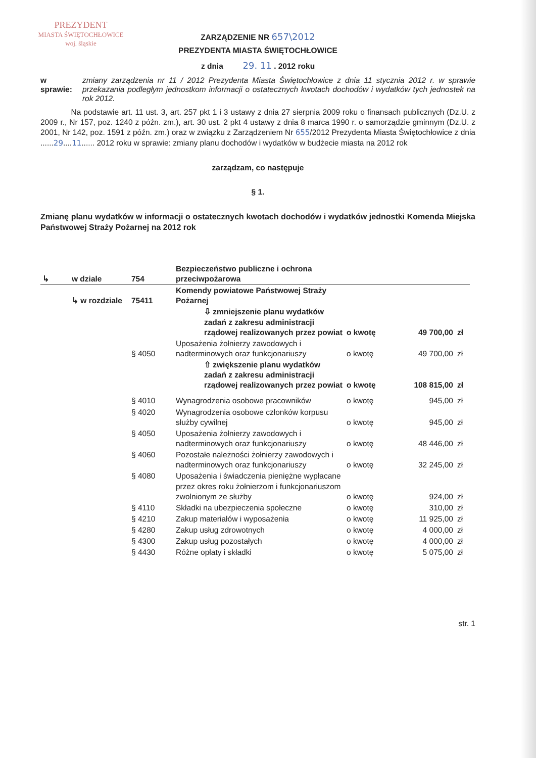PREZYDENT
MIASTA ŚWIĘTOCHŁOWICE
woj. śląskie
ZARZĄDZENIE NR 657\2012
PREZYDENTA MIASTA ŚWIĘTOCHŁOWICE
z dnia 29. 11 . 2012 roku
w sprawie: zmiany zarządzenia nr 11 / 2012 Prezydenta Miasta Świętochłowice z dnia 11 stycznia 2012 r. w sprawie przekazania podległym jednostkom informacji o ostatecznych kwotach dochodów i wydatków tych jednostek na rok 2012.
Na podstawie art. 11 ust. 3, art. 257 pkt 1 i 3 ustawy z dnia 27 sierpnia 2009 roku o finansach publicznych (Dz.U. z 2009 r., Nr 157, poz. 1240 z późn. zm.), art. 30 ust. 2 pkt 4 ustawy z dnia 8 marca 1990 r. o samorządzie gminnym (Dz.U. z 2001, Nr 142, poz. 1591 z późn. zm.) oraz w związku z Zarządzeniem Nr 655/2012 Prezydenta Miasta Świętochłowice z dnia ......29....11...... 2012 roku w sprawie: zmiany planu dochodów i wydatków w budżecie miasta na 2012 rok
zarządzam, co następuje
§ 1.
Zmianę planu wydatków w informacji o ostatecznych kwotach dochodów i wydatków jednostki Komenda Miejska Państwowej Straży Pożarnej na 2012 rok
| ↳ | w dziale | 754 | Bezpieczeństwo publiczne i ochrona przeciwpożarowa | | | |
| | ↳ w rozdziale | 75411 | Komendy powiatowe Państwowej Straży Pożarnej | | | |
| | | | ⇩ zmniejszenie planu wydatków zadań z zakresu administracji rządowej realizowanych przez powiat | o kwotę | 49 700,00 | zł |
| | | § 4050 | Uposażenia żołnierzy zawodowych i nadterminowych oraz funkcjonariuszy | o kwotę | 49 700,00 | zł |
| | | | ⇧ zwiększenie planu wydatków zadań z zakresu administracji rządowej realizowanych przez powiat | o kwotę | 108 815,00 | zł |
| | | § 4010 | Wynagrodzenia osobowe pracowników | o kwotę | 945,00 | zł |
| | | § 4020 | Wynagrodzenia osobowe członków korpusu służby cywilnej | o kwotę | 945,00 | zł |
| | | § 4050 | Uposażenia żołnierzy zawodowych i nadterminowych oraz funkcjonariuszy | o kwotę | 48 446,00 | zł |
| | | § 4060 | Pozostałe należności żołnierzy zawodowych i nadterminowych oraz funkcjonariuszy | o kwotę | 32 245,00 | zł |
| | | § 4080 | Uposażenia i świadczenia pieniężne wypłacane przez okres roku żołnierzom i funkcjonariuszom zwolnionym ze służby | o kwotę | 924,00 | zł |
| | | § 4110 | Składki na ubezpieczenia społeczne | o kwotę | 310,00 | zł |
| | | § 4210 | Zakup materiałów i wyposażenia | o kwotę | 11 925,00 | zł |
| | | § 4280 | Zakup usług zdrowotnych | o kwotę | 4 000,00 | zł |
| | | § 4300 | Zakup usług pozostałych | o kwotę | 4 000,00 | zł |
| | | § 4430 | Różne opłaty i składki | o kwotę | 5 075,00 | zł |
str. 1